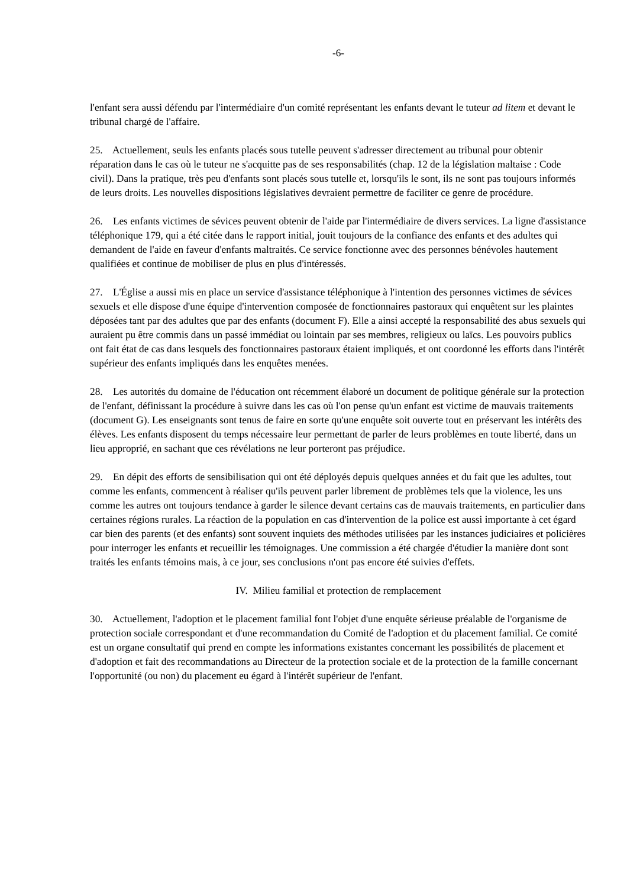-6-
l'enfant sera aussi défendu par l'intermédiaire d'un comité représentant les enfants devant le tuteur ad litem et devant le tribunal chargé de l'affaire.
25. Actuellement, seuls les enfants placés sous tutelle peuvent s'adresser directement au tribunal pour obtenir réparation dans le cas où le tuteur ne s'acquitte pas de ses responsabilités (chap. 12 de la législation maltaise : Code civil). Dans la pratique, très peu d'enfants sont placés sous tutelle et, lorsqu'ils le sont, ils ne sont pas toujours informés de leurs droits. Les nouvelles dispositions législatives devraient permettre de faciliter ce genre de procédure.
26. Les enfants victimes de sévices peuvent obtenir de l'aide par l'intermédiaire de divers services. La ligne d'assistance téléphonique 179, qui a été citée dans le rapport initial, jouit toujours de la confiance des enfants et des adultes qui demandent de l'aide en faveur d'enfants maltraités. Ce service fonctionne avec des personnes bénévoles hautement qualifiées et continue de mobiliser de plus en plus d'intéressés.
27. L'Église a aussi mis en place un service d'assistance téléphonique à l'intention des personnes victimes de sévices sexuels et elle dispose d'une équipe d'intervention composée de fonctionnaires pastoraux qui enquêtent sur les plaintes déposées tant par des adultes que par des enfants (document F). Elle a ainsi accepté la responsabilité des abus sexuels qui auraient pu être commis dans un passé immédiat ou lointain par ses membres, religieux ou laïcs. Les pouvoirs publics ont fait état de cas dans lesquels des fonctionnaires pastoraux étaient impliqués, et ont coordonné les efforts dans l'intérêt supérieur des enfants impliqués dans les enquêtes menées.
28. Les autorités du domaine de l'éducation ont récemment élaboré un document de politique générale sur la protection de l'enfant, définissant la procédure à suivre dans les cas où l'on pense qu'un enfant est victime de mauvais traitements (document G). Les enseignants sont tenus de faire en sorte qu'une enquête soit ouverte tout en préservant les intérêts des élèves. Les enfants disposent du temps nécessaire leur permettant de parler de leurs problèmes en toute liberté, dans un lieu approprié, en sachant que ces révélations ne leur porteront pas préjudice.
29. En dépit des efforts de sensibilisation qui ont été déployés depuis quelques années et du fait que les adultes, tout comme les enfants, commencent à réaliser qu'ils peuvent parler librement de problèmes tels que la violence, les uns comme les autres ont toujours tendance à garder le silence devant certains cas de mauvais traitements, en particulier dans certaines régions rurales. La réaction de la population en cas d'intervention de la police est aussi importante à cet égard car bien des parents (et des enfants) sont souvent inquiets des méthodes utilisées par les instances judiciaires et policières pour interroger les enfants et recueillir les témoignages. Une commission a été chargée d'étudier la manière dont sont traités les enfants témoins mais, à ce jour, ses conclusions n'ont pas encore été suivies d'effets.
IV. Milieu familial et protection de remplacement
30. Actuellement, l'adoption et le placement familial font l'objet d'une enquête sérieuse préalable de l'organisme de protection sociale correspondant et d'une recommandation du Comité de l'adoption et du placement familial. Ce comité est un organe consultatif qui prend en compte les informations existantes concernant les possibilités de placement et d'adoption et fait des recommandations au Directeur de la protection sociale et de la protection de la famille concernant l'opportunité (ou non) du placement eu égard à l'intérêt supérieur de l'enfant.